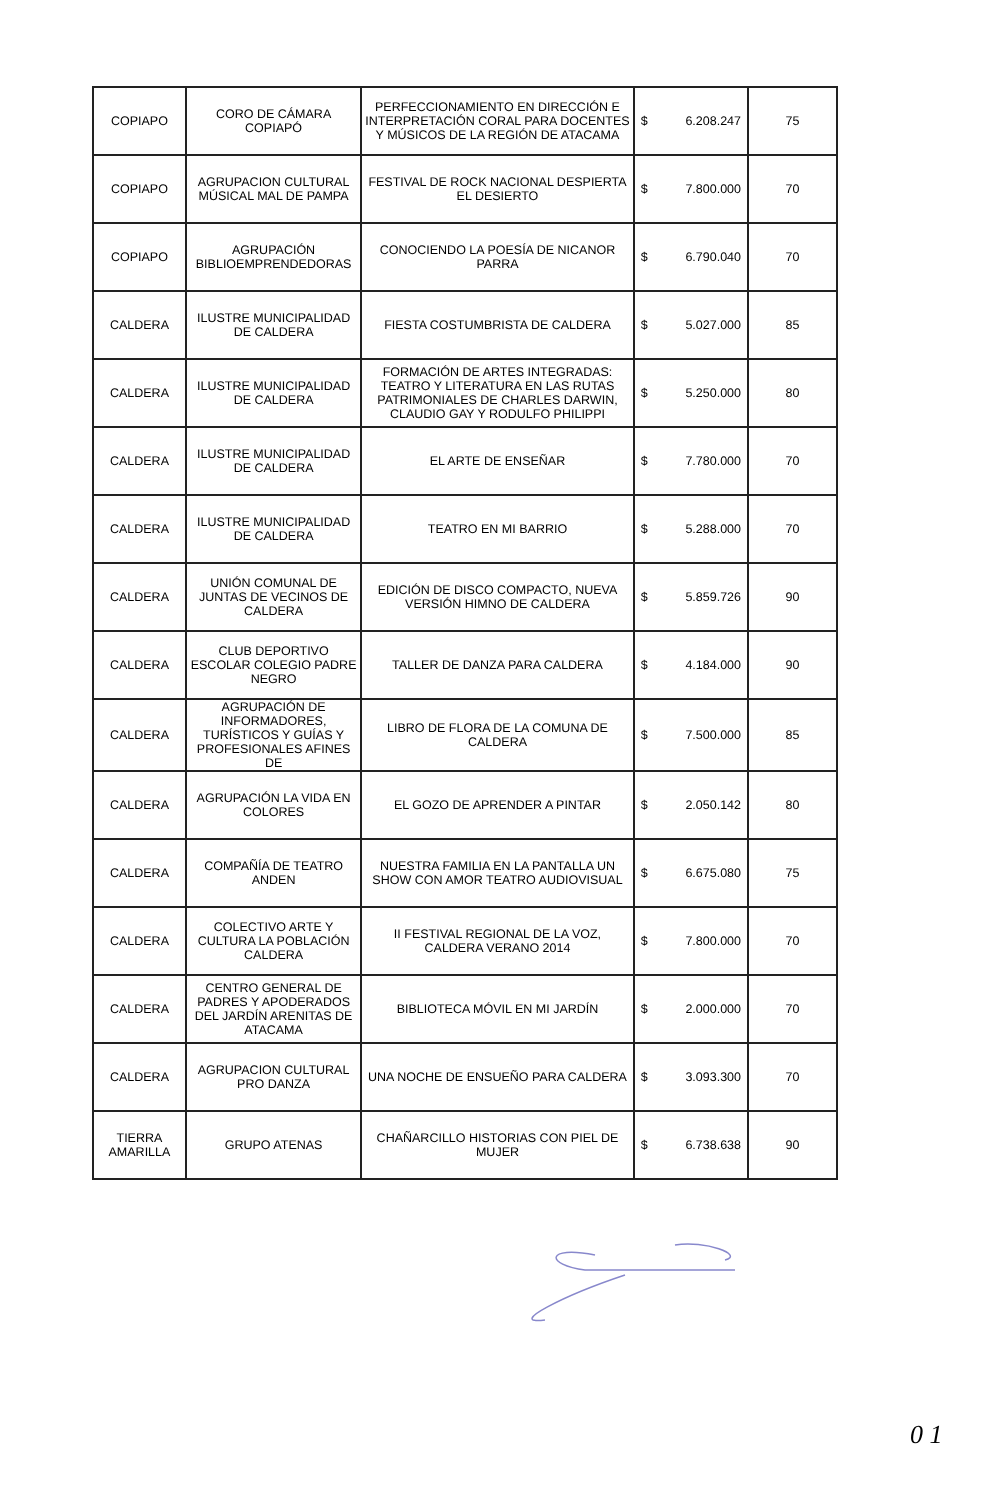| COPIAPO | CORO DE CÁMARA COPIAPÓ | PERFECCIONAMIENTO EN DIRECCIÓN E INTERPRETACIÓN CORAL PARA DOCENTES Y MÚSICOS DE LA REGIÓN DE ATACAMA | $ 6.208.247 | 75 |
| COPIAPO | AGRUPACION CULTURAL MÚSICAL MAL DE PAMPA | FESTIVAL DE ROCK NACIONAL DESPIERTA EL DESIERTO | $ 7.800.000 | 70 |
| COPIAPO | AGRUPACIÓN BIBLIOEMPRENDEDORAS | CONOCIENDO LA POESÍA DE NICANOR PARRA | $ 6.790.040 | 70 |
| CALDERA | ILUSTRE MUNICIPALIDAD DE CALDERA | FIESTA COSTUMBRISTA DE CALDERA | $ 5.027.000 | 85 |
| CALDERA | ILUSTRE MUNICIPALIDAD DE CALDERA | FORMACIÓN DE ARTES INTEGRADAS: TEATRO Y LITERATURA EN LAS RUTAS PATRIMONIALES DE CHARLES DARWIN, CLAUDIO GAY Y RODULFO PHILIPPI | $ 5.250.000 | 80 |
| CALDERA | ILUSTRE MUNICIPALIDAD DE CALDERA | EL ARTE DE ENSEÑAR | $ 7.780.000 | 70 |
| CALDERA | ILUSTRE MUNICIPALIDAD DE CALDERA | TEATRO EN MI BARRIO | $ 5.288.000 | 70 |
| CALDERA | UNIÓN COMUNAL DE JUNTAS DE VECINOS DE CALDERA | EDICIÓN DE DISCO COMPACTO, NUEVA VERSIÓN HIMNO DE CALDERA | $ 5.859.726 | 90 |
| CALDERA | CLUB DEPORTIVO ESCOLAR COLEGIO PADRE NEGRO | TALLER DE DANZA PARA CALDERA | $ 4.184.000 | 90 |
| CALDERA | AGRUPACIÓN DE INFORMADORES, TURÍSTICOS Y GUÍAS Y PROFESIONALES AFINES DE | LIBRO DE FLORA DE LA COMUNA DE CALDERA | $ 7.500.000 | 85 |
| CALDERA | AGRUPACIÓN LA VIDA EN COLORES | EL GOZO DE APRENDER A PINTAR | $ 2.050.142 | 80 |
| CALDERA | COMPAÑÍA DE TEATRO ANDEN | NUESTRA FAMILIA EN LA PANTALLA UN SHOW CON AMOR TEATRO AUDIOVISUAL | $ 6.675.080 | 75 |
| CALDERA | COLECTIVO ARTE Y CULTURA LA POBLACIÓN CALDERA | II FESTIVAL REGIONAL DE LA VOZ, CALDERA VERANO 2014 | $ 7.800.000 | 70 |
| CALDERA | CENTRO GENERAL DE PADRES Y APODERADOS DEL JARDÍN ARENITAS DE ATACAMA | BIBLIOTECA MÓVIL EN MI JARDÍN | $ 2.000.000 | 70 |
| CALDERA | AGRUPACION CULTURAL PRO DANZA | UNA NOCHE DE ENSUEÑO PARA CALDERA | $ 3.093.300 | 70 |
| TIERRA AMARILLA | GRUPO ATENAS | CHAÑARCILLO HISTORIAS CON PIEL DE MUJER | $ 6.738.638 | 90 |
0 1